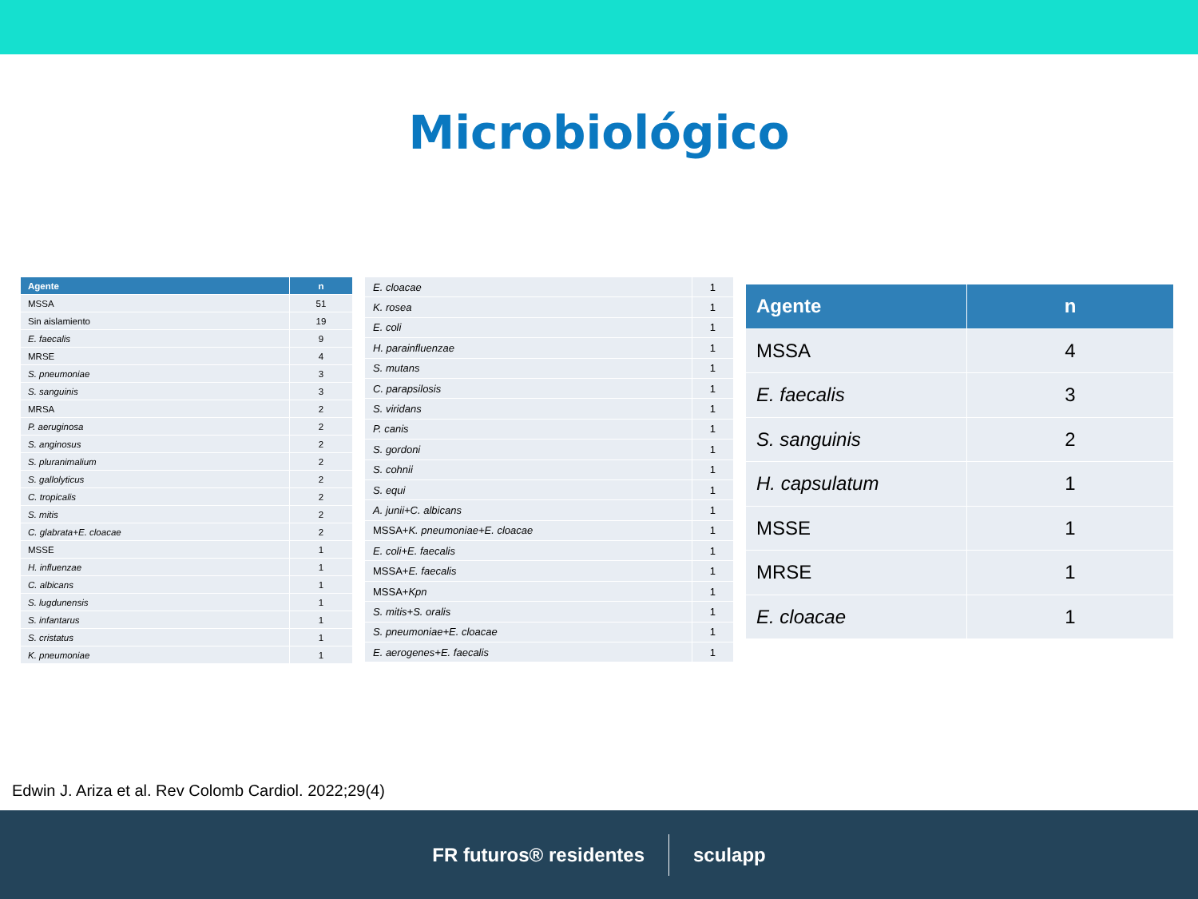Microbiológico
| Agente | n |
| --- | --- |
| MSSA | 51 |
| Sin aislamiento | 19 |
| E. faecalis | 9 |
| MRSE | 4 |
| S. pneumoniae | 3 |
| S. sanguinis | 3 |
| MRSA | 2 |
| P. aeruginosa | 2 |
| S. anginosus | 2 |
| S. pluranimalium | 2 |
| S. gallolyticus | 2 |
| C. tropicalis | 2 |
| S. mitis | 2 |
| C. glabrata+E. cloacae | 2 |
| MSSE | 1 |
| H. influenzae | 1 |
| C. albicans | 1 |
| S. lugdunensis | 1 |
| S. infantarus | 1 |
| S. cristatus | 1 |
| K. pneumoniae | 1 |
| E. cloacae | 1 |
| K. rosea | 1 |
| E. coli | 1 |
| H. parainfluenzae | 1 |
| S. mutans | 1 |
| C. parapsilosis | 1 |
| S. viridans | 1 |
| P. canis | 1 |
| S. gordoni | 1 |
| S. cohnii | 1 |
| S. equi | 1 |
| A. junii+C. albicans | 1 |
| MSSA+ K. pneumoniae+E. cloacae | 1 |
| E. coli+E. faecalis | 1 |
| MSSA+ E. faecalis | 1 |
| MSSA+ Kpn | 1 |
| S. mitis+S. oralis | 1 |
| S. pneumoniae+E. cloacae | 1 |
| E. aerogenes+E. faecalis | 1 |
| Agente | n |
| --- | --- |
| MSSA | 4 |
| E. faecalis | 3 |
| S. sanguinis | 2 |
| H. capsulatum | 1 |
| MSSE | 1 |
| MRSE | 1 |
| E. cloacae | 1 |
Edwin J. Ariza et al. Rev Colomb Cardiol. 2022;29(4)
FR futuros® residentes sculapp